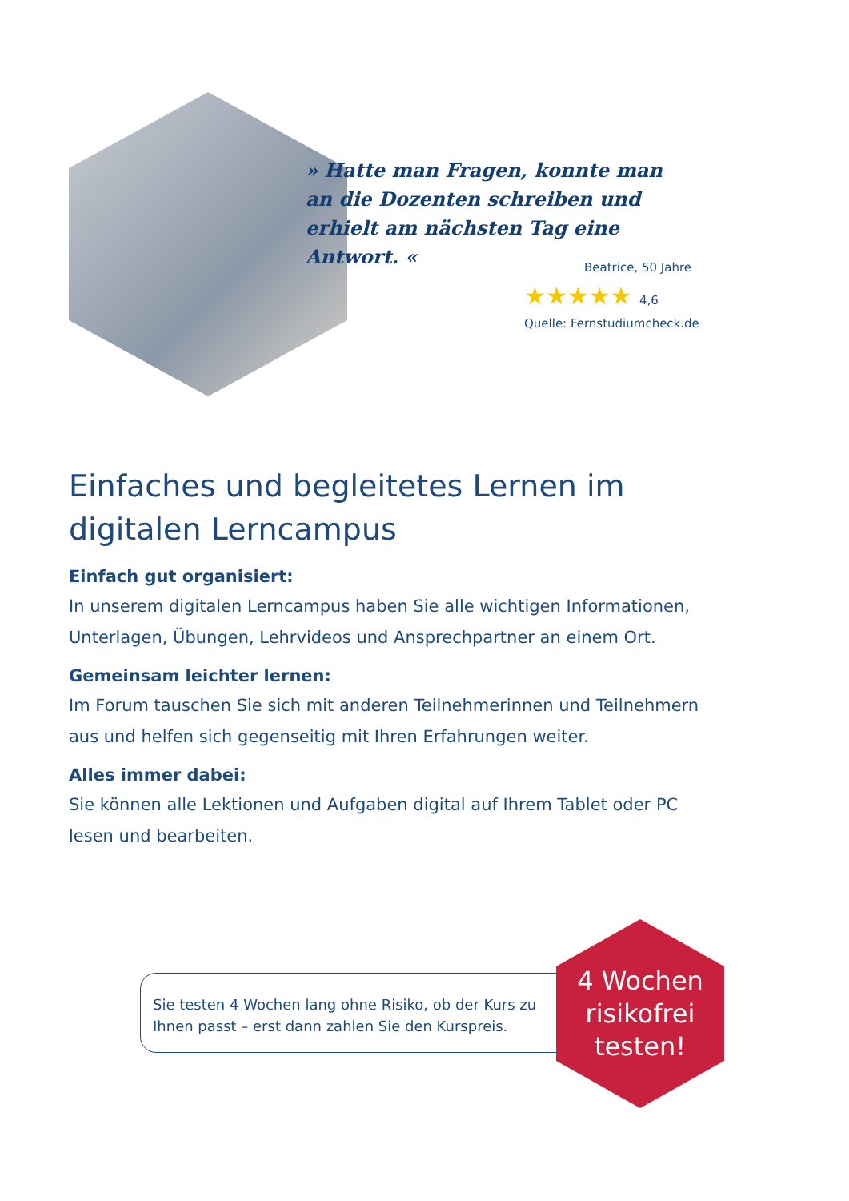» Hatte man Fragen, konnte man an die Dozenten schreiben und erhielt am nächsten Tag eine Antwort. «
Beatrice, 50 Jahre
★★★★★ 4,6
Quelle: Fernstudiumcheck.de
Einfaches und begleitetes Lernen im digitalen Lerncampus
Einfach gut organisiert:
In unserem digitalen Lerncampus haben Sie alle wichtigen Informationen, Unterlagen, Übungen, Lehrvideos und Ansprechpartner an einem Ort.
Gemeinsam leichter lernen:
Im Forum tauschen Sie sich mit anderen Teilnehmerinnen und Teilnehmern aus und helfen sich gegenseitig mit Ihren Erfahrungen weiter.
Alles immer dabei:
Sie können alle Lektionen und Aufgaben digital auf Ihrem Tablet oder PC lesen und bearbeiten.
Sie testen 4 Wochen lang ohne Risiko, ob der Kurs zu Ihnen passt – erst dann zahlen Sie den Kurspreis.
4 Wochen
risikofrei
testen!